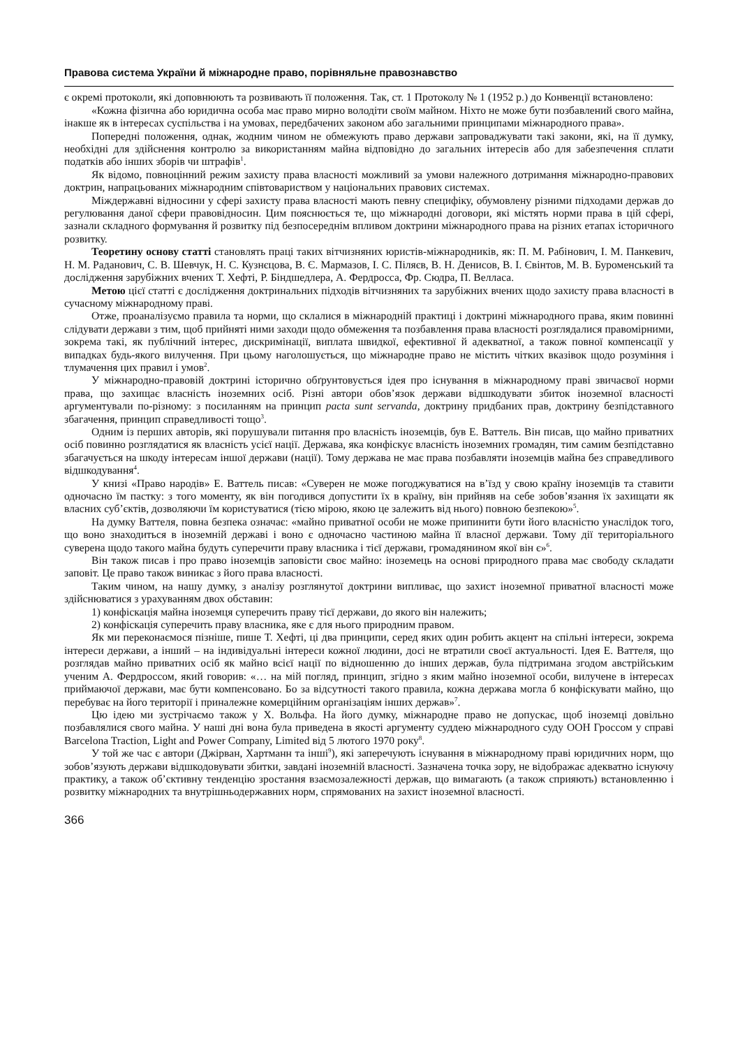Правова система України й міжнародне право, порівняльне правознавство
є окремі протоколи, які доповнюють та розвивають її положення. Так, ст. 1 Протоколу № 1 (1952 р.) до Конвенції встановлено:
«Кожна фізична або юридична особа має право мирно володіти своїм майном. Ніхто не може бути позбавлений свого майна, інакше як в інтересах суспільства і на умовах, передбачених законом або загальними принципами міжнародного права».
Попередні положення, однак, жодним чином не обмежують право держави запроваджувати такі закони, які, на її думку, необхідні для здійснення контролю за використанням майна відповідно до загальних інтересів або для забезпечення сплати податків або інших зборів чи штрафів<sup>1</sup>.
Як відомо, повноцінний режим захисту права власності можливий за умови належного дотримання міжнародно-правових доктрин, напрацьованих міжнародним співтовариством у національних правових системах.
Міждержавні відносини у сфері захисту права власності мають певну специфіку, обумовлену різними підходами держав до регулювання даної сфери правовідносин. Цим пояснюється те, що міжнародні договори, які містять норми права в цій сфері, зазнали складного формування й розвитку під безпосереднім впливом доктрини міжнародного права на різних етапах історичного розвитку.
Теоретину основу статті становлять праці таких вітчизняних юристів-міжнародників, як: П. М. Рабінович, І. М. Панкевич, Н. М. Раданович, С. В. Шевчук, Н. С. Кузнєцова, В. Є. Мармазов, І. С. Піляєв, В. Н. Денисов, В. І. Євінтов, М. В. Буроменський та дослідження зарубіжних вчених Т. Хефті, Р. Біндшедлера, А. Фердросса, Фр. Сюдра, П. Велласа.
Метою цієї статті є дослідження доктринальних підходів вітчизняних та зарубіжних вчених щодо захисту права власності в сучасному міжнародному праві.
Отже, проаналізуємо правила та норми, що склалися в міжнародній практиці і доктрині міжнародного права, яким повинні слідувати держави з тим, щоб прийняті ними заходи щодо обмеження та позбавлення права власності розглядалися правомірними, зокрема такі, як публічний інтерес, дискримінації, виплата швидкої, ефективної й адекватної, а також повної компенсації у випадках будь-якого вилучення. При цьому наголошується, що міжнародне право не містить чітких вказівок щодо розуміння і тлумачення цих правил і умов<sup>2</sup>.
У міжнародно-правовій доктрині історично обґрунтовується ідея про існування в міжнародному праві звичаєвої норми права, що захищає власність іноземних осіб. Різні автори обов’язок держави відшкодувати збиток іноземної власності аргументували по-різному: з посиланням на принцип pacta sunt servanda, доктрину придбаних прав, доктрину безпідставного збагачення, принцип справедливості тощо<sup>3</sup>.
Одним із перших авторів, які порушували питання про власність іноземців, був Е. Ваттель. Він писав, що майно приватних осіб повинно розглядатися як власність усієї нації. Держава, яка конфіскує власність іноземних громадян, тим самим безпідставно збагачується на шкоду інтересам іншої держави (нації). Тому держава не має права позбавляти іноземців майна без справедливого відшкодування<sup>4</sup>.
У книзі «Право народів» Е. Ваттель писав: «Суверен не може погоджуватися на в’їзд у свою країну іноземців та ставити одночасно їм пастку: з того моменту, як він погодився допустити їх в країну, він прийняв на себе зобов’язання їх захищати як власних суб’єктів, дозволяючи їм користуватися (тією мірою, якою це залежить від нього) повною безпекою»<sup>5</sup>.
На думку Ваттеля, повна безпека означає: «майно приватної особи не може припинити бути його власністю унаслідок того, що воно знаходиться в іноземній державі і воно є одночасно частиною майна її власної держави. Тому дії територіального суверена щодо такого майна будуть суперечити праву власника і тієї держави, громадянином якої він є»<sup>6</sup>.
Він також писав і про право іноземців заповісти своє майно: іноземець на основі природного права має свободу складати заповіт. Це право також виникає з його права власності.
Таким чином, на нашу думку, з аналізу розглянутої доктрини випливає, що захист іноземної приватної власності може здійснюватися з урахуванням двох обставин:
1) конфіскація майна іноземця суперечить праву тієї держави, до якого він належить;
2) конфіскація суперечить праву власника, яке є для нього природним правом.
Як ми переконаємося пізніше, пише Т. Хефті, ці два принципи, серед яких один робить акцент на спільні інтереси, зокрема інтереси держави, а інший – на індивідуальні інтереси кожної людини, досі не втратили своєї актуальності. Ідея Е. Ваттеля, що розглядав майно приватних осіб як майно всієї нації по відношенню до інших держав, була підтримана згодом австрійським ученим А. Фердроссом, який говорив: «… на мій погляд, принцип, згідно з яким майно іноземної особи, вилучене в інтересах приймаючої держави, має бути компенсовано. Бо за відсутності такого правила, кожна держава могла б конфіскувати майно, що перебуває на його території і приналежне комерційним організаціям інших держав»<sup>7</sup>.
Цю ідею ми зустрічаємо також у Х. Вольфа. На його думку, міжнародне право не допускає, щоб іноземці довільно позбавлялися свого майна. У наші дні вона була приведена в якості аргументу суддею міжнародного суду ООН Гроссом у справі Barcelona Traction, Light and Power Company, Limited від 5 лютого 1970 року<sup>8</sup>.
У той же час є автори (Джірван, Хартманн та інші<sup>9</sup>), які заперечують існування в міжнародному праві юридичних норм, що зобов’язують держави відшкодовувати збитки, завдані іноземній власності. Зазначена точка зору, не відображає адекватно існуючу практику, а також об’єктивну тенденцію зростання взаємозалежності держав, що вимагають (а також сприяють) встановленню і розвитку міжнародних та внутрішньодержавних норм, спрямованих на захист іноземної власності.
366